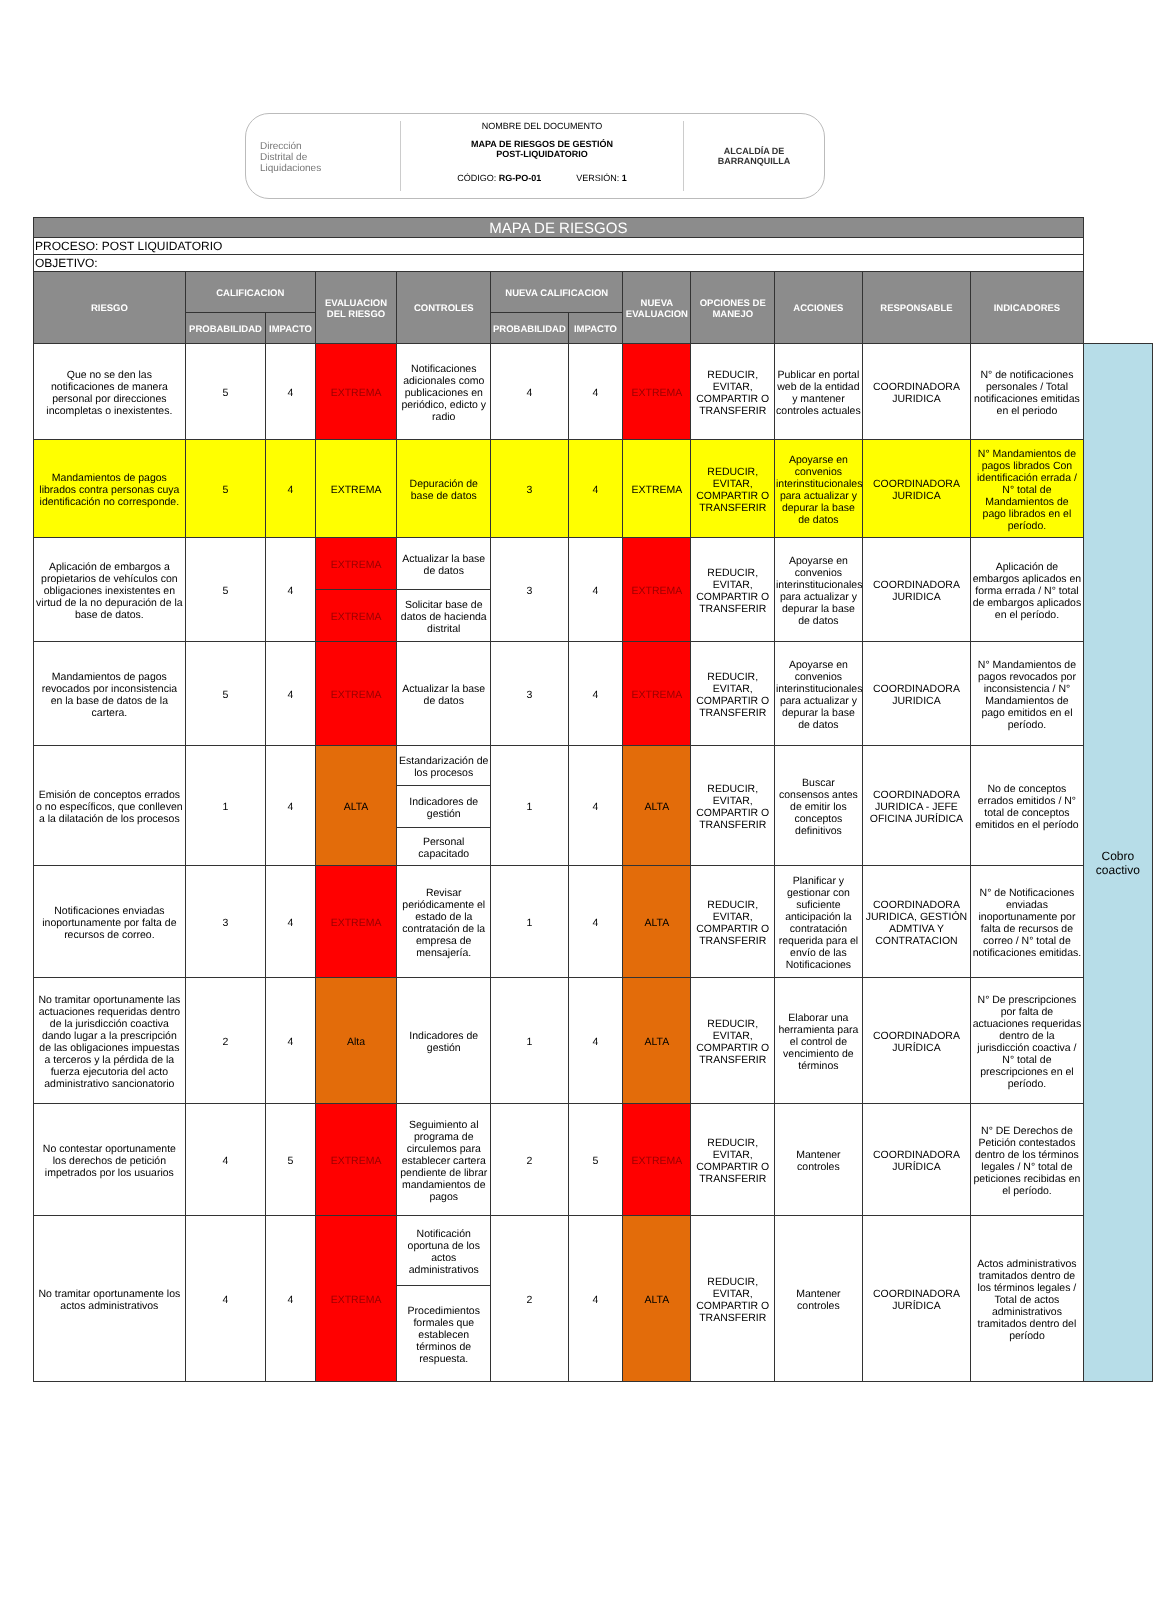Dirección
Distrital de
Liquidaciones
NOMBRE DEL DOCUMENTO
MAPA DE RIESGOS DE GESTIÓN
POST-LIQUIDATORIO
CÓDIGO: RG-PO-01 VERSIÓN: 1
ALCALDÍA DE
BARRANQUILLA
| MAPA DE RIESGOS | | | | | | | | | | | | |
| PROCESO: POST LIQUIDATORIO | | | | | | | | | | | | |
| OBJETIVO: | | | | | | | | | | | | |
| RIESGO | CALIFICACION | | EVALUACION DEL RIESGO | CONTROLES | NUEVA CALIFICACION | | NUEVA EVALUACION | OPCIONES DE MANEJO | ACCIONES | RESPONSABLE | INDICADORES | |
| | PROBABILIDAD | IMPACTO | | | PROBABILIDAD | IMPACTO | | | | | | |
| Que no se den las notificaciones de manera personal por direcciones incompletas o inexistentes. | 5 | 4 | EXTREMA | Notificaciones adicionales como publicaciones en periódico, edicto y radio | 4 | 4 | EXTREMA | REDUCIR, EVITAR, COMPARTIR O TRANSFERIR | Publicar en portal web de la entidad y mantener controles actuales | COORDINADORA JURIDICA | N° de notificaciones personales / Total notificaciones emitidas en el periodo | Cobro coactivo |
| Mandamientos de pagos librados contra personas cuya identificación no corresponde. | 5 | 4 | EXTREMA | Depuración de base de datos | 3 | 4 | EXTREMA | REDUCIR, EVITAR, COMPARTIR O TRANSFERIR | Apoyarse en convenios interinstitucionales para actualizar y depurar la base de datos | COORDINADORA JURIDICA | N° Mandamientos de pagos librados Con identificación errada / N° total de Mandamientos de pago librados en el período. | |
| Aplicación de embargos a propietarios de vehículos con obligaciones inexistentes en virtud de la no depuración de la base de datos. | 5 | 4 | EXTREMA | Actualizar la base de datos | 3 | 4 | EXTREMA | REDUCIR, EVITAR, COMPARTIR O TRANSFERIR | Apoyarse en convenios interinstitucionales para actualizar y depurar la base de datos | COORDINADORA JURIDICA | Aplicación de embargos aplicados en forma errada / N° total de embargos aplicados en el período. | |
| | | | EXTREMA | Solicitar base de datos de hacienda distrital | | | | | | | | |
| Mandamientos de pagos revocados por inconsistencia en la base de datos de la cartera. | 5 | 4 | EXTREMA | Actualizar la base de datos | 3 | 4 | EXTREMA | REDUCIR, EVITAR, COMPARTIR O TRANSFERIR | Apoyarse en convenios interinstitucionales para actualizar y depurar la base de datos | COORDINADORA JURIDICA | N° Mandamientos de pagos revocados por inconsistencia / N° Mandamientos de pago emitidos en el período. | |
| Emisión de conceptos errados o no específicos, que conlleven a la dilatación de los procesos | 1 | 4 | ALTA | Estandarización de los procesos | 1 | 4 | ALTA | REDUCIR, EVITAR, COMPARTIR O TRANSFERIR | Buscar consensos antes de emitir los conceptos definitivos | COORDINADORA JURIDICA - JEFE OFICINA JURÍDICA | No de conceptos errados emitidos / N° total de conceptos emitidos en el período | |
| | | | | Indicadores de gestión | | | | | | | | |
| | | | | Personal capacitado | | | | | | | | |
| Notificaciones enviadas inoportunamente por falta de recursos de correo. | 3 | 4 | EXTREMA | Revisar periódicamente el estado de la contratación de la empresa de mensajería. | 1 | 4 | ALTA | REDUCIR, EVITAR, COMPARTIR O TRANSFERIR | Planificar y gestionar con suficiente anticipación la contratación requerida para el envío de las Notificaciones | COORDINADORA JURIDICA, GESTIÓN ADMTIVA Y CONTRATACION | N° de Notificaciones enviadas inoportunamente por falta de recursos de correo / N° total de notificaciones emitidas. | |
| No tramitar oportunamente las actuaciones requeridas dentro de la jurisdicción coactiva dando lugar a la prescripción de las obligaciones impuestas a terceros y la pérdida de la fuerza ejecutoria del acto administrativo sancionatorio | 2 | 4 | Alta | Indicadores de gestión | 1 | 4 | ALTA | REDUCIR, EVITAR, COMPARTIR O TRANSFERIR | Elaborar una herramienta para el control de vencimiento de términos | COORDINADORA JURÍDICA | N° De prescripciones por falta de actuaciones requeridas dentro de la jurisdicción coactiva / N° total de prescripciones en el período. | |
| No contestar oportunamente los derechos de petición impetrados por los usuarios | 4 | 5 | EXTREMA | Seguimiento al programa de circulemos para establecer cartera pendiente de librar mandamientos de pagos | 2 | 5 | EXTREMA | REDUCIR, EVITAR, COMPARTIR O TRANSFERIR | Mantener controles | COORDINADORA JURÍDICA | N° DE Derechos de Petición contestados dentro de los términos legales / N° total de peticiones recibidas en el período. | |
| No tramitar oportunamente los actos administrativos | 4 | 4 | EXTREMA | Notificación oportuna de los actos administrativos | 2 | 4 | ALTA | REDUCIR, EVITAR, COMPARTIR O TRANSFERIR | Mantener controles | COORDINADORA JURÍDICA | Actos administrativos tramitados dentro de los términos legales / Total de actos administrativos tramitados dentro del período | |
| | | | | Procedimientos formales que establecen términos de respuesta. | | | | | | | | |